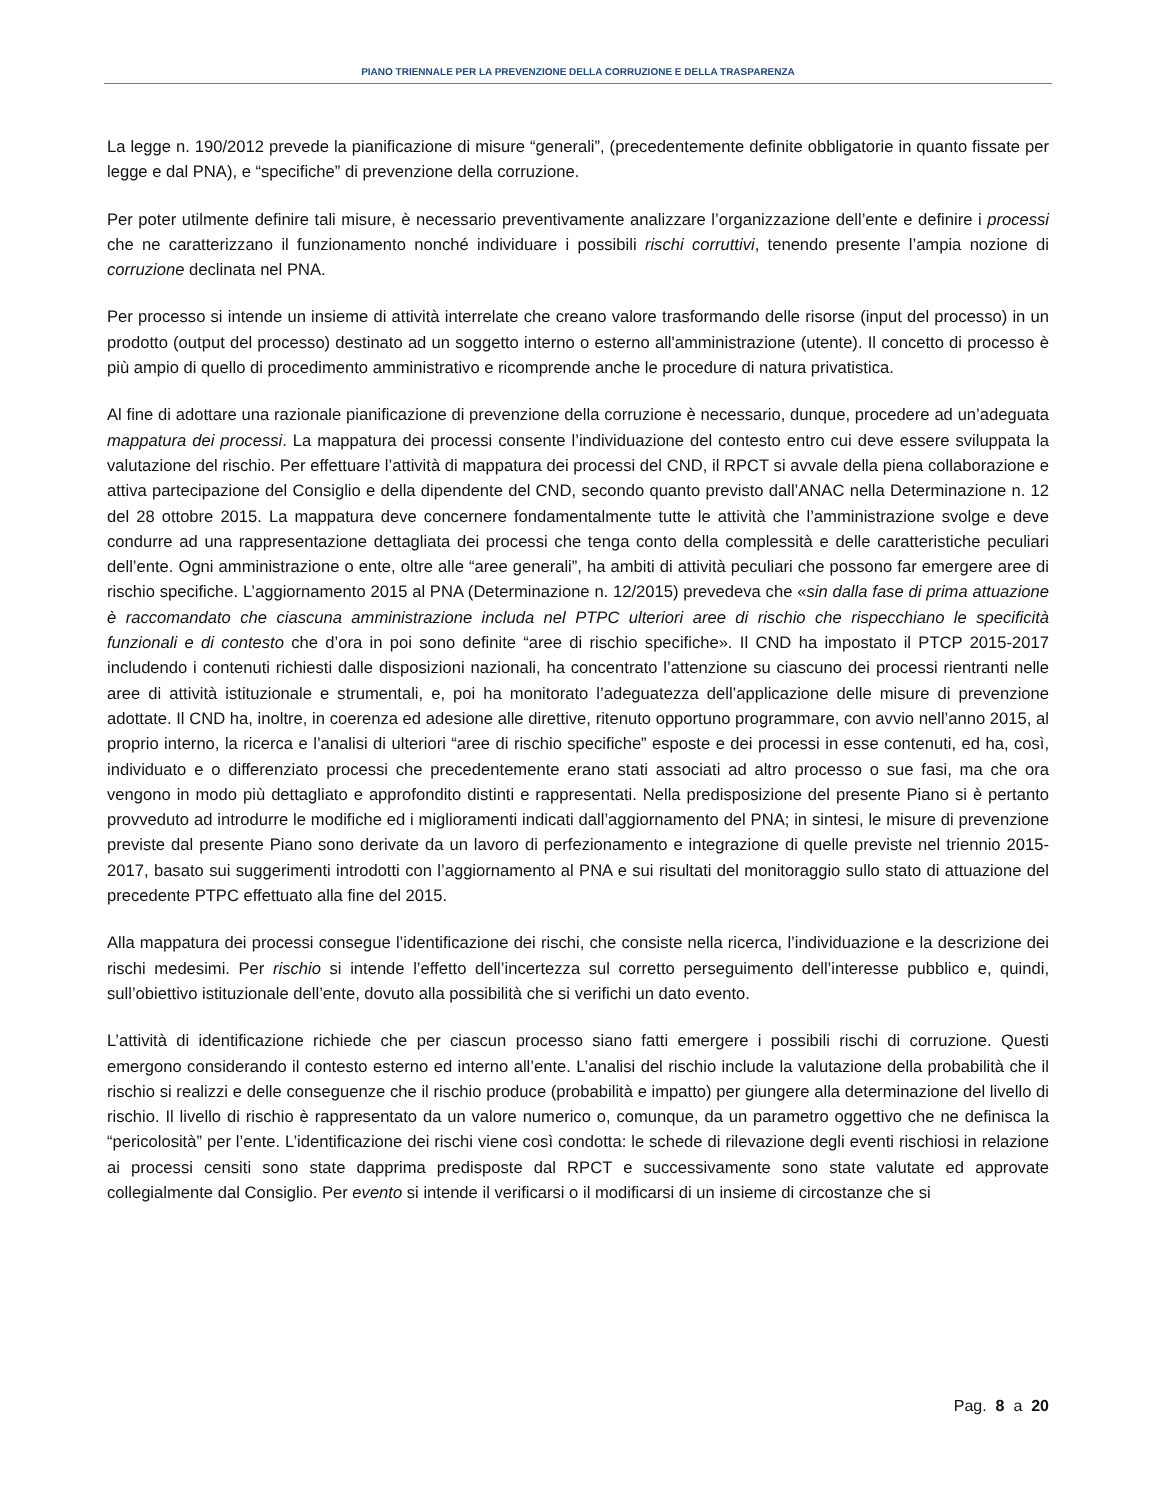PIANO TRIENNALE PER LA PREVENZIONE DELLA CORRUZIONE E DELLA TRASPARENZA
La legge n. 190/2012 prevede la pianificazione di misure “generali”, (precedentemente definite obbligatorie in quanto fissate per legge e dal PNA), e “specifiche” di prevenzione della corruzione.
Per poter utilmente definire tali misure, è necessario preventivamente analizzare l’organizzazione dell’ente e definire i processi che ne caratterizzano il funzionamento nonché individuare i possibili rischi corruttivi, tenendo presente l’ampia nozione di corruzione declinata nel PNA.
Per processo si intende un insieme di attività interrelate che creano valore trasformando delle risorse (input del processo) in un prodotto (output del processo) destinato ad un soggetto interno o esterno all'amministrazione (utente). Il concetto di processo è più ampio di quello di procedimento amministrativo e ricomprende anche le procedure di natura privatistica.
Al fine di adottare una razionale pianificazione di prevenzione della corruzione è necessario, dunque, procedere ad un’adeguata mappatura dei processi. La mappatura dei processi consente l’individuazione del contesto entro cui deve essere sviluppata la valutazione del rischio. Per effettuare l’attività di mappatura dei processi del CND, il RPCT si avvale della piena collaborazione e attiva partecipazione del Consiglio e della dipendente del CND, secondo quanto previsto dall’ANAC nella Determinazione n. 12 del 28 ottobre 2015. La mappatura deve concernere fondamentalmente tutte le attività che l’amministrazione svolge e deve condurre ad una rappresentazione dettagliata dei processi che tenga conto della complessità e delle caratteristiche peculiari dell’ente. Ogni amministrazione o ente, oltre alle “aree generali”, ha ambiti di attività peculiari che possono far emergere aree di rischio specifiche. L’aggiornamento 2015 al PNA (Determinazione n. 12/2015) prevedeva che «sin dalla fase di prima attuazione è raccomandato che ciascuna amministrazione includa nel PTPC ulteriori aree di rischio che rispecchiano le specificità funzionali e di contesto che d’ora in poi sono definite “aree di rischio specifiche». Il CND ha impostato il PTCP 2015-2017 includendo i contenuti richiesti dalle disposizioni nazionali, ha concentrato l’attenzione su ciascuno dei processi rientranti nelle aree di attività istituzionale e strumentali, e, poi ha monitorato l’adeguatezza dell’applicazione delle misure di prevenzione adottate. Il CND ha, inoltre, in coerenza ed adesione alle direttive, ritenuto opportuno programmare, con avvio nell’anno 2015, al proprio interno, la ricerca e l’analisi di ulteriori “aree di rischio specifiche” esposte e dei processi in esse contenuti, ed ha, così, individuato e o differenziato processi che precedentemente erano stati associati ad altro processo o sue fasi, ma che ora vengono in modo più dettagliato e approfondito distinti e rappresentati. Nella predisposizione del presente Piano si è pertanto provveduto ad introdurre le modifiche ed i miglioramenti indicati dall’aggiornamento del PNA; in sintesi, le misure di prevenzione previste dal presente Piano sono derivate da un lavoro di perfezionamento e integrazione di quelle previste nel triennio 2015-2017, basato sui suggerimenti introdotti con l’aggiornamento al PNA e sui risultati del monitoraggio sullo stato di attuazione del precedente PTPC effettuato alla fine del 2015.
Alla mappatura dei processi consegue l’identificazione dei rischi, che consiste nella ricerca, l’individuazione e la descrizione dei rischi medesimi. Per rischio si intende l’effetto dell’incertezza sul corretto perseguimento dell’interesse pubblico e, quindi, sull’obiettivo istituzionale dell’ente, dovuto alla possibilità che si verifichi un dato evento.
L’attività di identificazione richiede che per ciascun processo siano fatti emergere i possibili rischi di corruzione. Questi emergono considerando il contesto esterno ed interno all’ente. L’analisi del rischio include la valutazione della probabilità che il rischio si realizzi e delle conseguenze che il rischio produce (probabilità e impatto) per giungere alla determinazione del livello di rischio. Il livello di rischio è rappresentato da un valore numerico o, comunque, da un parametro oggettivo che ne definisca la “pericolosità” per l’ente. L’identificazione dei rischi viene così condotta: le schede di rilevazione degli eventi rischiosi in relazione ai processi censiti sono state dapprima predisposte dal RPCT e successivamente sono state valutate ed approvate collegialmente dal Consiglio. Per evento si intende il verificarsi o il modificarsi di un insieme di circostanze che si
Pag. 8 a 20